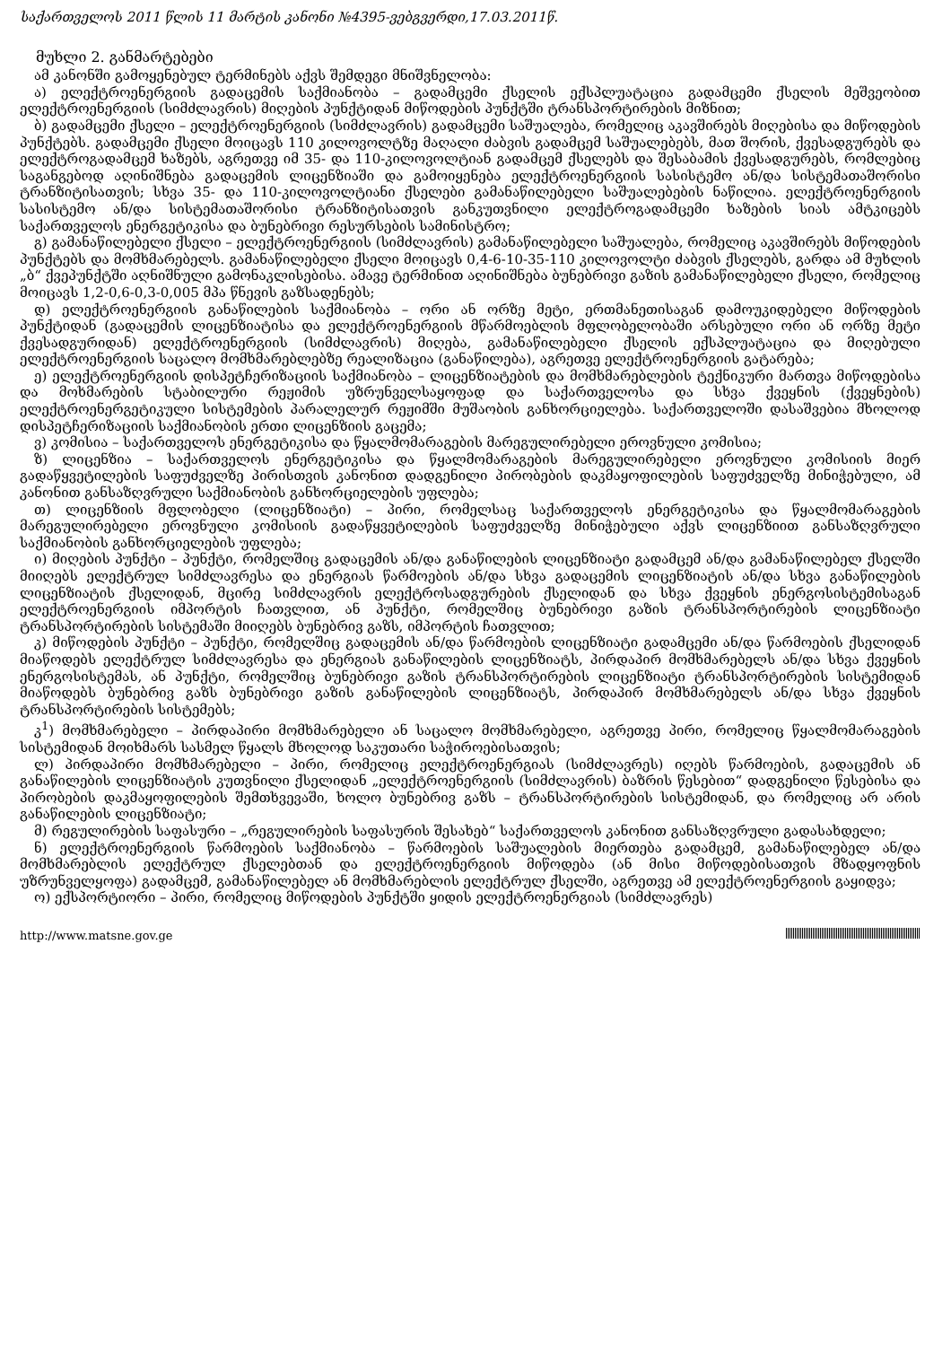საქართველოს 2011 წლის 11 მარტის კანონი №4395-ვებგვერდი,17.03.2011წ.
მუხლი 2. განმარტებები
ამ კანონში გამოყენებულ ტერმინებს აქვს შემდეგი მნიშვნელობა:
ა) ელექტროენერგიის გადაცემის საქმიანობა – გადამცემი ქსელის ექსპლუატაცია გადამცემი ქსელის მეშვეობით ელექტროენერგიის (სიმძლავრის) მიღების პუნქტიდან მიწოდების პუნქტში ტრანსპორტირების მიზნით;
ბ) გადამცემი ქსელი – ელექტროენერგიის (სიმძლავრის) გადამცემი საშუალება, რომელიც აკავშირებს მიღებისა და მიწოდების პუნქტებს. გადამცემი ქსელი მოიცავს 110 კილოვოლტზე მაღალი ძაბვის გადამცემ საშუალებებს, მათ შორის, ქვესადგურებს და ელექტროგადამცემ ხაზებს, აგრეთვე იმ 35- და 110-კილოვოლტიან გადამცემ ქსელებს და შესაბამის ქვესადგურებს, რომლებიც საგანგებოდ აღინიშნება გადაცემის ლიცენზიაში და გამოიყენება ელექტროენერგიის სასისტემო ან/და სისტემათაშორისი ტრანზიტისათვის; სხვა 35- და 110-კილოვოლტიანი ქსელები გამანაწილებელი საშუალებების ნაწილია. ელექტროენერგიის სასისტემო ან/და სისტემათაშორისი ტრანზიტისათვის განკუთვნილი ელექტროგადამცემი ხაზების სიას ამტკიცებს საქართველოს ენერგეტიკისა და ბუნებრივი რესურსების სამინისტრო;
გ) გამანაწილებელი ქსელი – ელექტროენერგიის (სიმძლავრის) გამანაწილებელი საშუალება, რომელიც აკავშირებს მიწოდების პუნქტებს და მომხმარებელს. გამანაწილებელი ქსელი მოიცავს 0,4-6-10-35-110 კილოვოლტი ძაბვის ქსელებს, გარდა ამ მუხლის „ბ“ ქვეპუნქტში აღნიშნული გამონაკლისებისა. ამავე ტერმინით აღინიშნება ბუნებრივი გაზის გამანაწილებელი ქსელი, რომელიც მოიცავს 1,2-0,6-0,3-0,005 მპა წნევის გაზსადენებს;
დ) ელექტროენერგიის განაწილების საქმიანობა – ორი ან ორზე მეტი, ერთმანეთისაგან დამოუკიდებელი მიწოდების პუნქტიდან (გადაცემის ლიცენზიატისა და ელექტროენერგიის მწარმოებლის მფლობელობაში არსებული ორი ან ორზე მეტი ქვესადგურიდან) ელექტროენერგიის (სიმძლავრის) მიღება, გამანაწილებელი ქსელის ექსპლუატაცია და მიღებული ელექტროენერგიის საცალო მომხმარებლებზე რეალიზაცია (განაწილება), აგრეთვე ელექტროენერგიის გატარება;
ე) ელექტროენერგიის დისპეტჩერიზაციის საქმიანობა – ლიცენზიატების და მომხმარებლების ტექნიკური მართვა მიწოდებისა და მოხმარების სტაბილური რეჟიმის უზრუნველსაყოფად და საქართველოსა და სხვა ქვეყნის (ქვეყნების) ელექტროენერგეტიკული სისტემების პარალელურ რეჟიმში მუშაობის განხორციელება. საქართველოში დასაშვებია მხოლოდ დისპეტჩერიზაციის საქმიანობის ერთი ლიცენზიის გაცემა;
ვ) კომისია – საქართველოს ენერგეტიკისა და წყალმომარაგების მარეგულირებელი ეროვნული კომისია;
ზ) ლიცენზია – საქართველოს ენერგეტიკისა და წყალმომარაგების მარეგულირებელი ეროვნული კომისიის მიერ გადაწყვეტილების საფუძველზე პირისთვის კანონით დადგენილი პირობების დაკმაყოფილების საფუძველზე მინიჭებული, ამ კანონით განსაზღვრული საქმიანობის განხორციელების უფლება;
თ) ლიცენზიის მფლობელი (ლიცენზიატი) – პირი, რომელსაც საქართველოს ენერგეტიკისა და წყალმომარაგების მარეგულირებელი ეროვნული კომისიის გადაწყვეტილების საფუძველზე მინიჭებული აქვს ლიცენზიით განსაზღვრული საქმიანობის განხორციელების უფლება;
ი) მიღების პუნქტი – პუნქტი, რომელშიც გადაცემის ან/და განაწილების ლიცენზიატი გადამცემ ან/და გამანაწილებელ ქსელში მიიღებს ელექტრულ სიმძლავრესა და ენერგიას წარმოების ან/და სხვა გადაცემის ლიცენზიატის ან/და სხვა განაწილების ლიცენზიატის ქსელიდან, მცირე სიმძლავრის ელექტროსადგურების ქსელიდან და სხვა ქვეყნის ენერგოსისტემისაგან ელექტროენერგიის იმპორტის ჩათვლით, ან პუნქტი, რომელშიც ბუნებრივი გაზის ტრანსპორტირების ლიცენზიატი ტრანსპორტირების სისტემაში მიიღებს ბუნებრივ გაზს, იმპორტის ჩათვლით;
კ) მიწოდების პუნქტი – პუნქტი, რომელშიც გადაცემის ან/და წარმოების ლიცენზიატი გადამცემი ან/და წარმოების ქსელიდან მიაწოდებს ელექტრულ სიმძლავრესა და ენერგიას განაწილების ლიცენზიატს, პირდაპირ მომხმარებელს ან/და სხვა ქვეყნის ენერგოსისტემას, ან პუნქტი, რომელშიც ბუნებრივი გაზის ტრანსპორტირების ლიცენზიატი ტრანსპორტირების სისტემიდან მიაწოდებს ბუნებრივ გაზს ბუნებრივი გაზის განაწილების ლიცენზიატს, პირდაპირ მომხმარებელს ან/და სხვა ქვეყნის ტრანსპორტირების სისტემებს;
კ<sup>1</sup>) მომხმარებელი – პირდაპირი მომხმარებელი ან საცალო მომხმარებელი, აგრეთვე პირი, რომელიც წყალმომარაგების სისტემიდან მოიხმარს სასმელ წყალს მხოლოდ საკუთარი საჭიროებისათვის;
ლ) პირდაპირი მომხმარებელი – პირი, რომელიც ელექტროენერგიას (სიმძლავრეს) იღებს წარმოების, გადაცემის ან განაწილების ლიცენზიატის კუთვნილი ქსელიდან „ელექტროენერგიის (სიმძლავრის) ბაზრის წესებით“ დადგენილი წესებისა და პირობების დაკმაყოფილების შემთხვევაში, ხოლო ბუნებრივ გაზს – ტრანსპორტირების სისტემიდან, და რომელიც არ არის განაწილების ლიცენზიატი;
მ) რეგულირების საფასური – „რეგულირების საფასურის შესახებ“ საქართველოს კანონით განსაზღვრული გადასახდელი;
ნ) ელექტროენერგიის წარმოების საქმიანობა – წარმოების საშუალების მიერთება გადამცემ, გამანაწილებელ ან/და მომხმარებლის ელექტრულ ქსელებთან და ელექტროენერგიის მიწოდება (ან მისი მიწოდებისათვის მზადყოფნის უზრუნველყოფა) გადამცემ, გამანაწილებელ ან მომხმარებლის ელექტრულ ქსელში, აგრეთვე ამ ელექტროენერგიის გაყიდვა;
ო) ექსპორტიორი – პირი, რომელიც მიწოდების პუნქტში ყიდის ელექტროენერგიას (სიმძლავრეს)
http://www.matsne.gov.ge